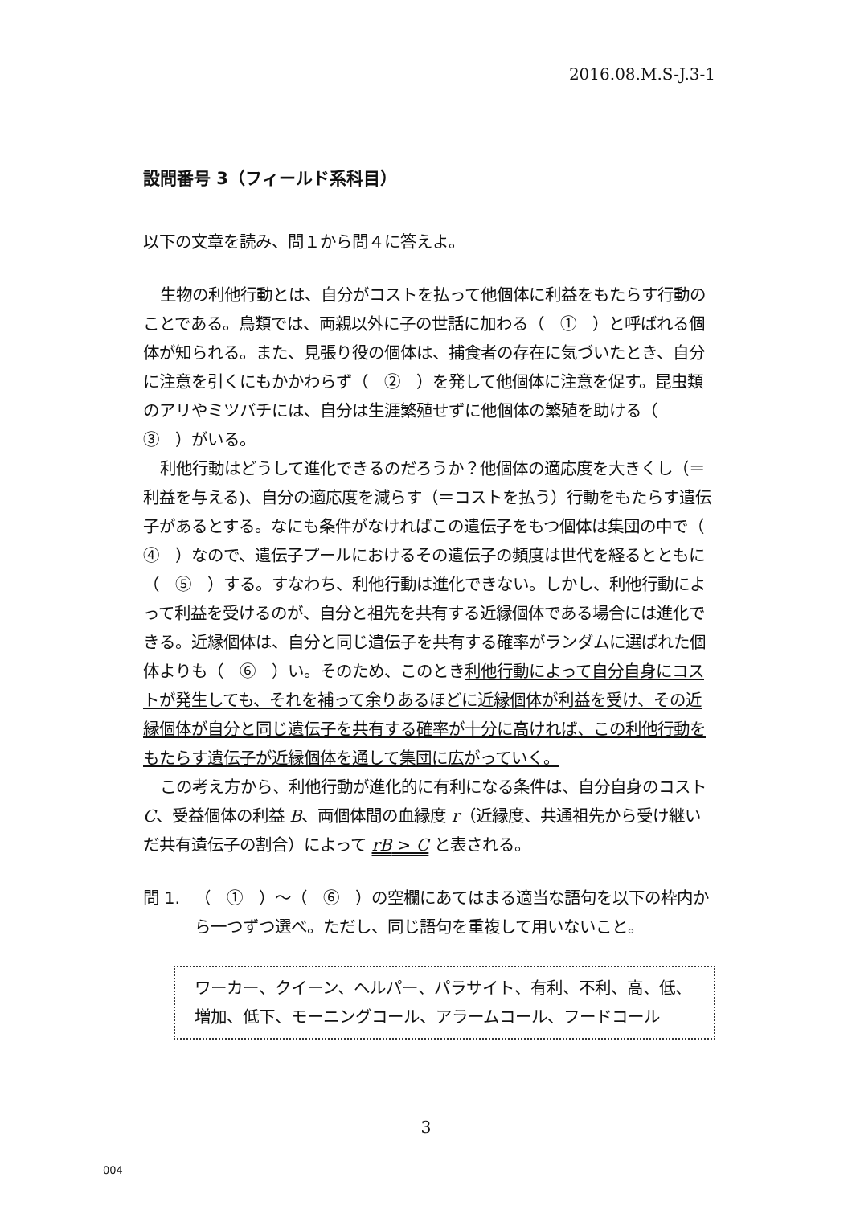2016.08.M.S-J.3-1
設問番号 3（フィールド系科目）
以下の文章を読み、問１から問４に答えよ。
生物の利他行動とは、自分がコストを払って他個体に利益をもたらす行動のことである。鳥類では、両親以外に子の世話に加わる（　①　）と呼ばれる個体が知られる。また、見張り役の個体は、捕食者の存在に気づいたとき、自分に注意を引くにもかかわらず（　②　）を発して他個体に注意を促す。昆虫類のアリやミツバチには、自分は生涯繁殖せずに他個体の繁殖を助ける（　③　）がいる。
利他行動はどうして進化できるのだろうか？他個体の適応度を大きくし（＝利益を与える)、自分の適応度を減らす（＝コストを払う）行動をもたらす遺伝子があるとする。なにも条件がなければこの遺伝子をもつ個体は集団の中で（　④　）なので、遺伝子プールにおけるその遺伝子の頻度は世代を経るとともに（　⑤　）する。すなわち、利他行動は進化できない。しかし、利他行動によって利益を受けるのが、自分と祖先を共有する近縁個体である場合には進化できる。近縁個体は、自分と同じ遺伝子を共有する確率がランダムに選ばれた個体よりも（　⑥　）い。そのため、このとき利他行動によって自分自身にコストが発生しても、それを補って余りあるほどに近縁個体が利益を受け、その近縁個体が自分と同じ遺伝子を共有する確率が十分に高ければ、この利他行動をもたらす遺伝子が近縁個体を通して集団に広がっていく。
この考え方から、利他行動が進化的に有利になる条件は、自分自身のコスト C、受益個体の利益 B、両個体間の血縁度 r（近縁度、共通祖先から受け継いだ共有遺伝子の割合）によって rB > C と表される。
問 1. （　①　）～（　⑥　）の空欄にあてはまる適当な語句を以下の枠内から一つずつ選べ。ただし、同じ語句を重複して用いないこと。
ワーカー、クイーン、ヘルパー、パラサイト、有利、不利、高、低、増加、低下、モーニングコール、アラームコール、フードコール
3
004